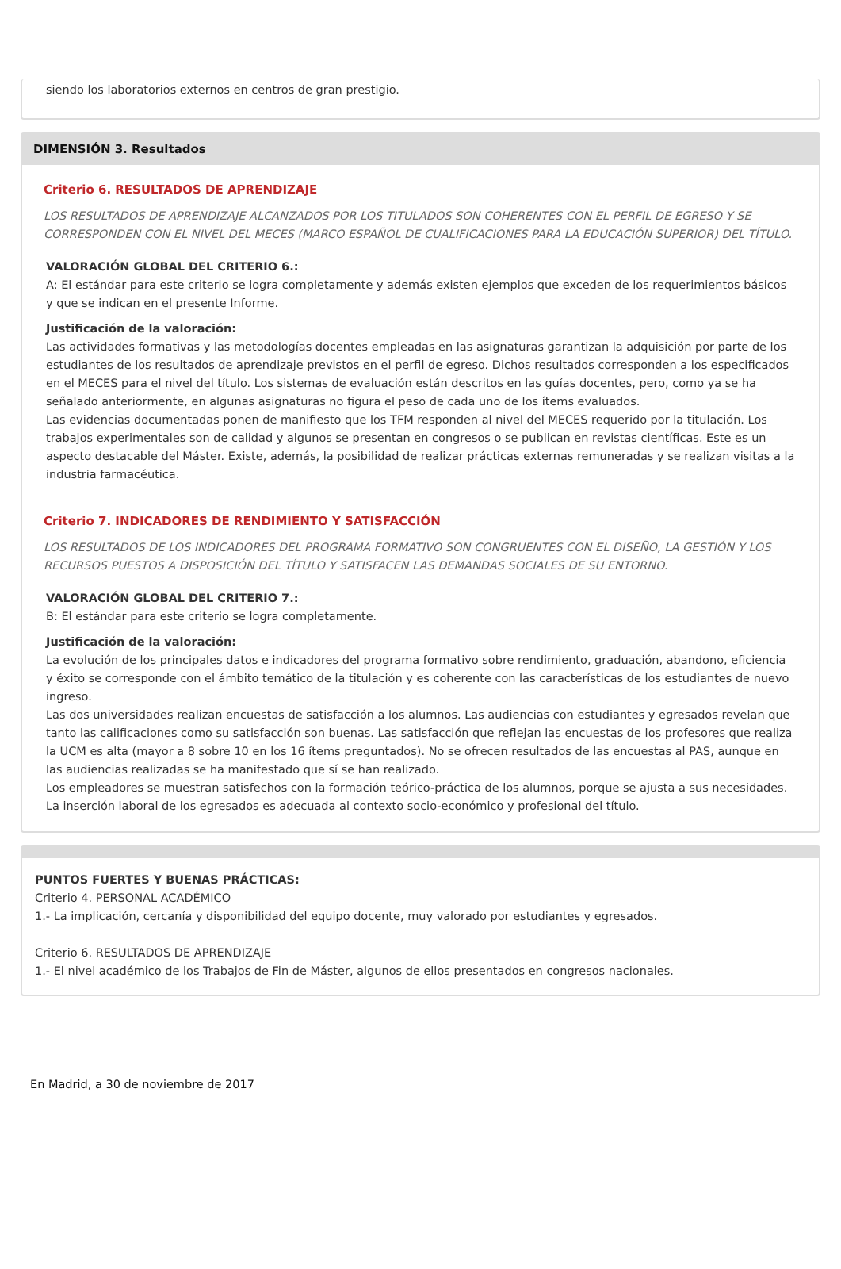siendo los laboratorios externos en centros de gran prestigio.
DIMENSIÓN 3. Resultados
Criterio 6. RESULTADOS DE APRENDIZAJE
LOS RESULTADOS DE APRENDIZAJE ALCANZADOS POR LOS TITULADOS SON COHERENTES CON EL PERFIL DE EGRESO Y SE CORRESPONDEN CON EL NIVEL DEL MECES (MARCO ESPAÑOL DE CUALIFICACIONES PARA LA EDUCACIÓN SUPERIOR) DEL TÍTULO.
VALORACIÓN GLOBAL DEL CRITERIO 6.:
A: El estándar para este criterio se logra completamente y además existen ejemplos que exceden de los requerimientos básicos y que se indican en el presente Informe.
Justificación de la valoración:
Las actividades formativas y las metodologías docentes empleadas en las asignaturas garantizan la adquisición por parte de los estudiantes de los resultados de aprendizaje previstos en el perfil de egreso. Dichos resultados corresponden a los especificados en el MECES para el nivel del título. Los sistemas de evaluación están descritos en las guías docentes, pero, como ya se ha señalado anteriormente, en algunas asignaturas no figura el peso de cada uno de los ítems evaluados.
Las evidencias documentadas ponen de manifiesto que los TFM responden al nivel del MECES requerido por la titulación. Los trabajos experimentales son de calidad y algunos se presentan en congresos o se publican en revistas científicas. Este es un aspecto destacable del Máster. Existe, además, la posibilidad de realizar prácticas externas remuneradas y se realizan visitas a la industria farmacéutica.
Criterio 7. INDICADORES DE RENDIMIENTO Y SATISFACCIÓN
LOS RESULTADOS DE LOS INDICADORES DEL PROGRAMA FORMATIVO SON CONGRUENTES CON EL DISEÑO, LA GESTIÓN Y LOS RECURSOS PUESTOS A DISPOSICIÓN DEL TÍTULO Y SATISFACEN LAS DEMANDAS SOCIALES DE SU ENTORNO.
VALORACIÓN GLOBAL DEL CRITERIO 7.:
B: El estándar para este criterio se logra completamente.
Justificación de la valoración:
La evolución de los principales datos e indicadores del programa formativo sobre rendimiento, graduación, abandono, eficiencia y éxito se corresponde con el ámbito temático de la titulación y es coherente con las características de los estudiantes de nuevo ingreso.
Las dos universidades realizan encuestas de satisfacción a los alumnos. Las audiencias con estudiantes y egresados revelan que tanto las calificaciones como su satisfacción son buenas. Las satisfacción que reflejan las encuestas de los profesores que realiza la UCM es alta (mayor a 8 sobre 10 en los 16 ítems preguntados). No se ofrecen resultados de las encuestas al PAS, aunque en las audiencias realizadas se ha manifestado que sí se han realizado.
Los empleadores se muestran satisfechos con la formación teórico-práctica de los alumnos, porque se ajusta a sus necesidades.
La inserción laboral de los egresados es adecuada al contexto socio-económico y profesional del título.
PUNTOS FUERTES Y BUENAS PRÁCTICAS:
Criterio 4. PERSONAL ACADÉMICO
1.- La implicación, cercanía y disponibilidad del equipo docente, muy valorado por estudiantes y egresados.
Criterio 6. RESULTADOS DE APRENDIZAJE
1.- El nivel académico de los Trabajos de Fin de Máster, algunos de ellos presentados en congresos nacionales.
En Madrid, a 30 de noviembre de 2017